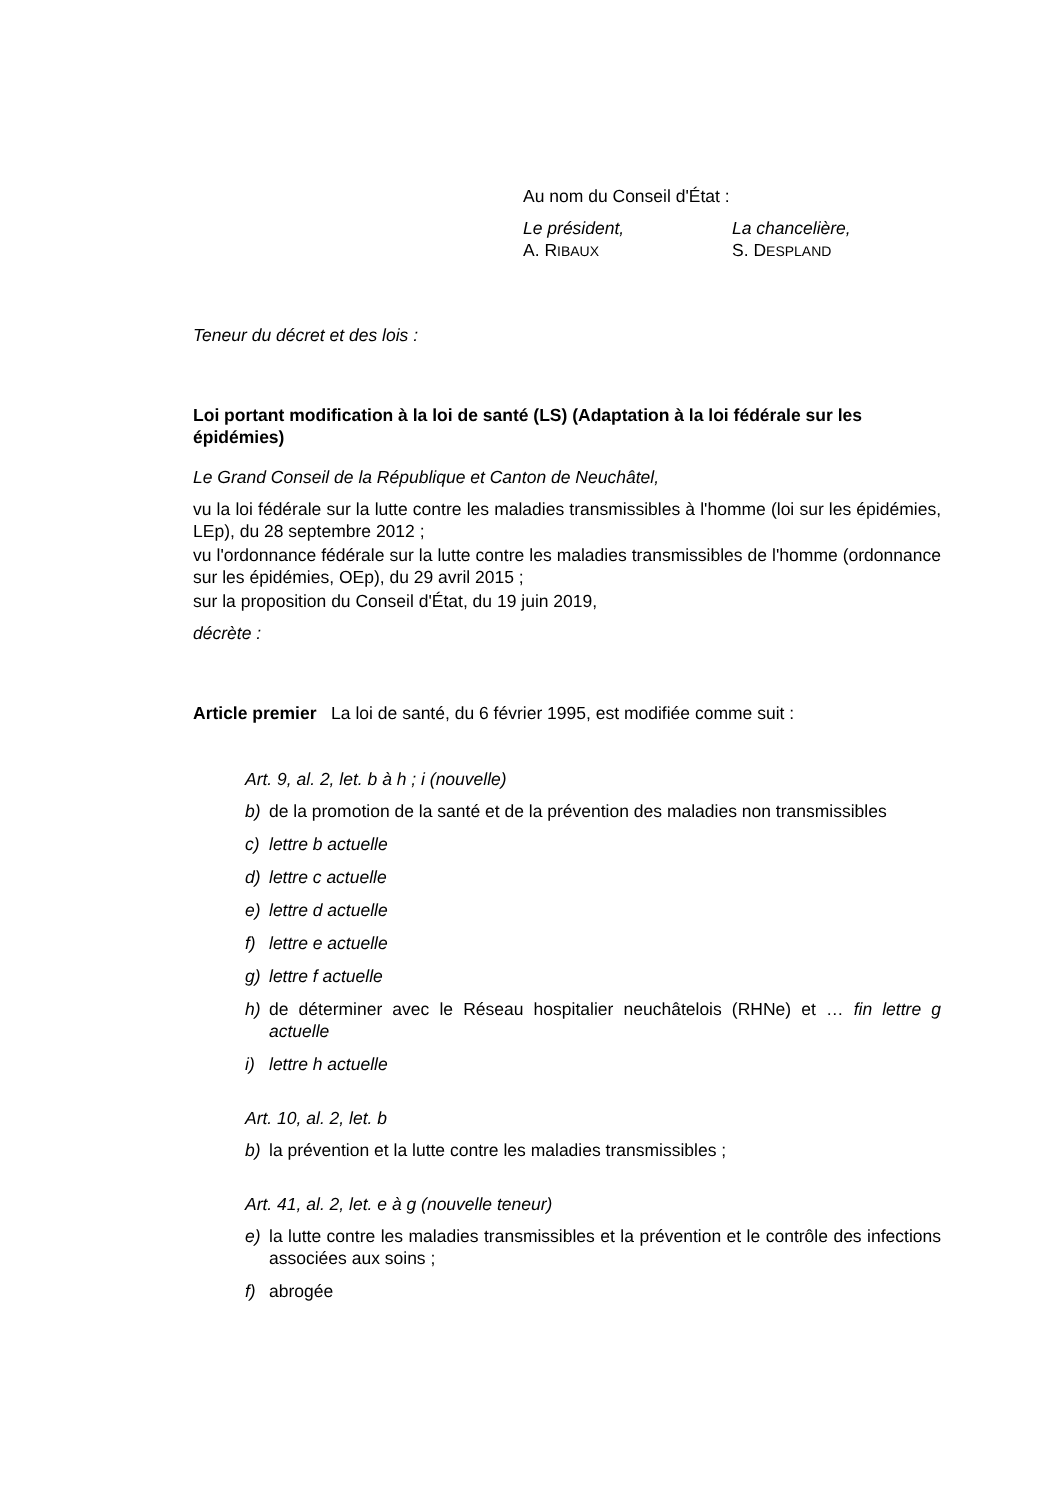Au nom du Conseil d'État :
Le président, La chancelière,
A. RIBAUX
S. DESPLAND
Teneur du décret et des lois :
Loi portant modification à la loi de santé (LS) (Adaptation à la loi fédérale sur les épidémies)
Le Grand Conseil de la République et Canton de Neuchâtel,
vu la loi fédérale sur la lutte contre les maladies transmissibles à l'homme (loi sur les épidémies, LEp), du 28 septembre 2012 ;
vu l'ordonnance fédérale sur la lutte contre les maladies transmissibles de l'homme (ordonnance sur les épidémies, OEp), du 29 avril 2015 ;
sur la proposition du Conseil d'État, du 19 juin 2019,
décrète :
Article premier La loi de santé, du 6 février 1995, est modifiée comme suit :
Art. 9, al. 2, let. b à h ; i (nouvelle)
b) de la promotion de la santé et de la prévention des maladies non transmissibles
c) lettre b actuelle
d) lettre c actuelle
e) lettre d actuelle
f) lettre e actuelle
g) lettre f actuelle
h) de déterminer avec le Réseau hospitalier neuchâtelois (RHNe) et … fin lettre g actuelle
i) lettre h actuelle
Art. 10, al. 2, let. b
b) la prévention et la lutte contre les maladies transmissibles ;
Art. 41, al. 2, let. e à g (nouvelle teneur)
e) la lutte contre les maladies transmissibles et la prévention et le contrôle des infections associées aux soins ;
f) abrogée